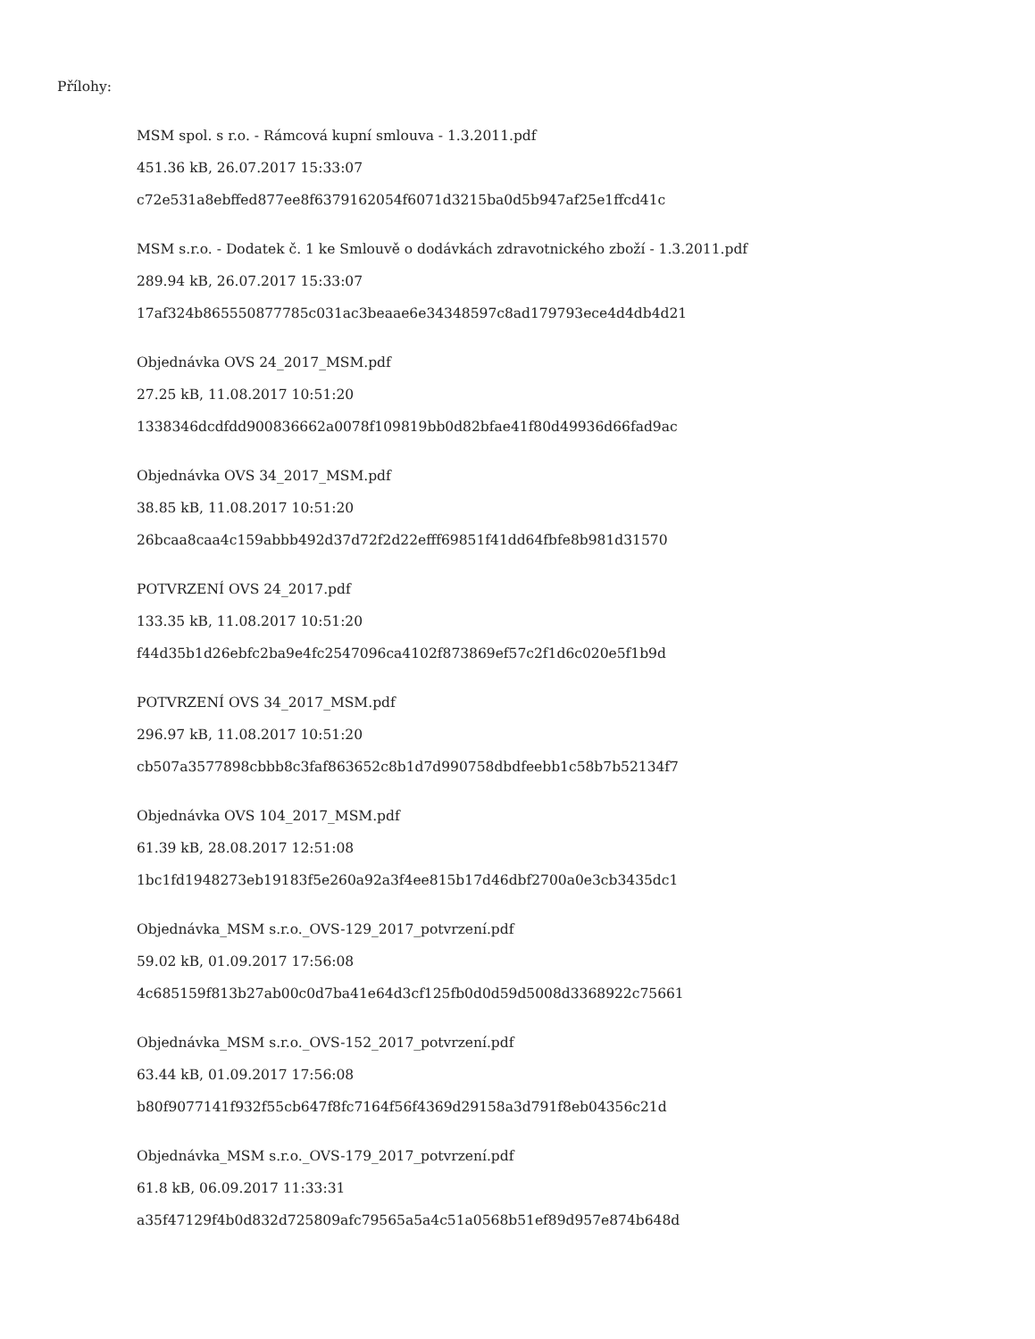Přílohy:
MSM spol. s r.o. - Rámcová kupní smlouva - 1.3.2011.pdf
451.36 kB, 26.07.2017 15:33:07
c72e531a8ebffed877ee8f6379162054f6071d3215ba0d5b947af25e1ffcd41c
MSM s.r.o. - Dodatek č. 1 ke Smlouvě o dodávkách zdravotnického zboží - 1.3.2011.pdf
289.94 kB, 26.07.2017 15:33:07
17af324b865550877785c031ac3beaae6e34348597c8ad179793ece4d4db4d21
Objednávka OVS 24_2017_MSM.pdf
27.25 kB, 11.08.2017 10:51:20
1338346dcdfdd900836662a0078f109819bb0d82bfae41f80d49936d66fad9ac
Objednávka OVS 34_2017_MSM.pdf
38.85 kB, 11.08.2017 10:51:20
26bcaa8caa4c159abbb492d37d72f2d22efff69851f41dd64fbfe8b981d31570
POTVRZENÍ OVS 24_2017.pdf
133.35 kB, 11.08.2017 10:51:20
f44d35b1d26ebfc2ba9e4fc2547096ca4102f873869ef57c2f1d6c020e5f1b9d
POTVRZENÍ OVS 34_2017_MSM.pdf
296.97 kB, 11.08.2017 10:51:20
cb507a3577898cbbb8c3faf863652c8b1d7d990758dbdfeebb1c58b7b52134f7
Objednávka OVS 104_2017_MSM.pdf
61.39 kB, 28.08.2017 12:51:08
1bc1fd1948273eb19183f5e260a92a3f4ee815b17d46dbf2700a0e3cb3435dc1
Objednávka_MSM s.r.o._OVS-129_2017_potvrzení.pdf
59.02 kB, 01.09.2017 17:56:08
4c685159f813b27ab00c0d7ba41e64d3cf125fb0d0d59d5008d3368922c75661
Objednávka_MSM s.r.o._OVS-152_2017_potvrzení.pdf
63.44 kB, 01.09.2017 17:56:08
b80f9077141f932f55cb647f8fc7164f56f4369d29158a3d791f8eb04356c21d
Objednávka_MSM s.r.o._OVS-179_2017_potvrzení.pdf
61.8 kB, 06.09.2017 11:33:31
a35f47129f4b0d832d725809afc79565a5a4c51a0568b51ef89d957e874b648d